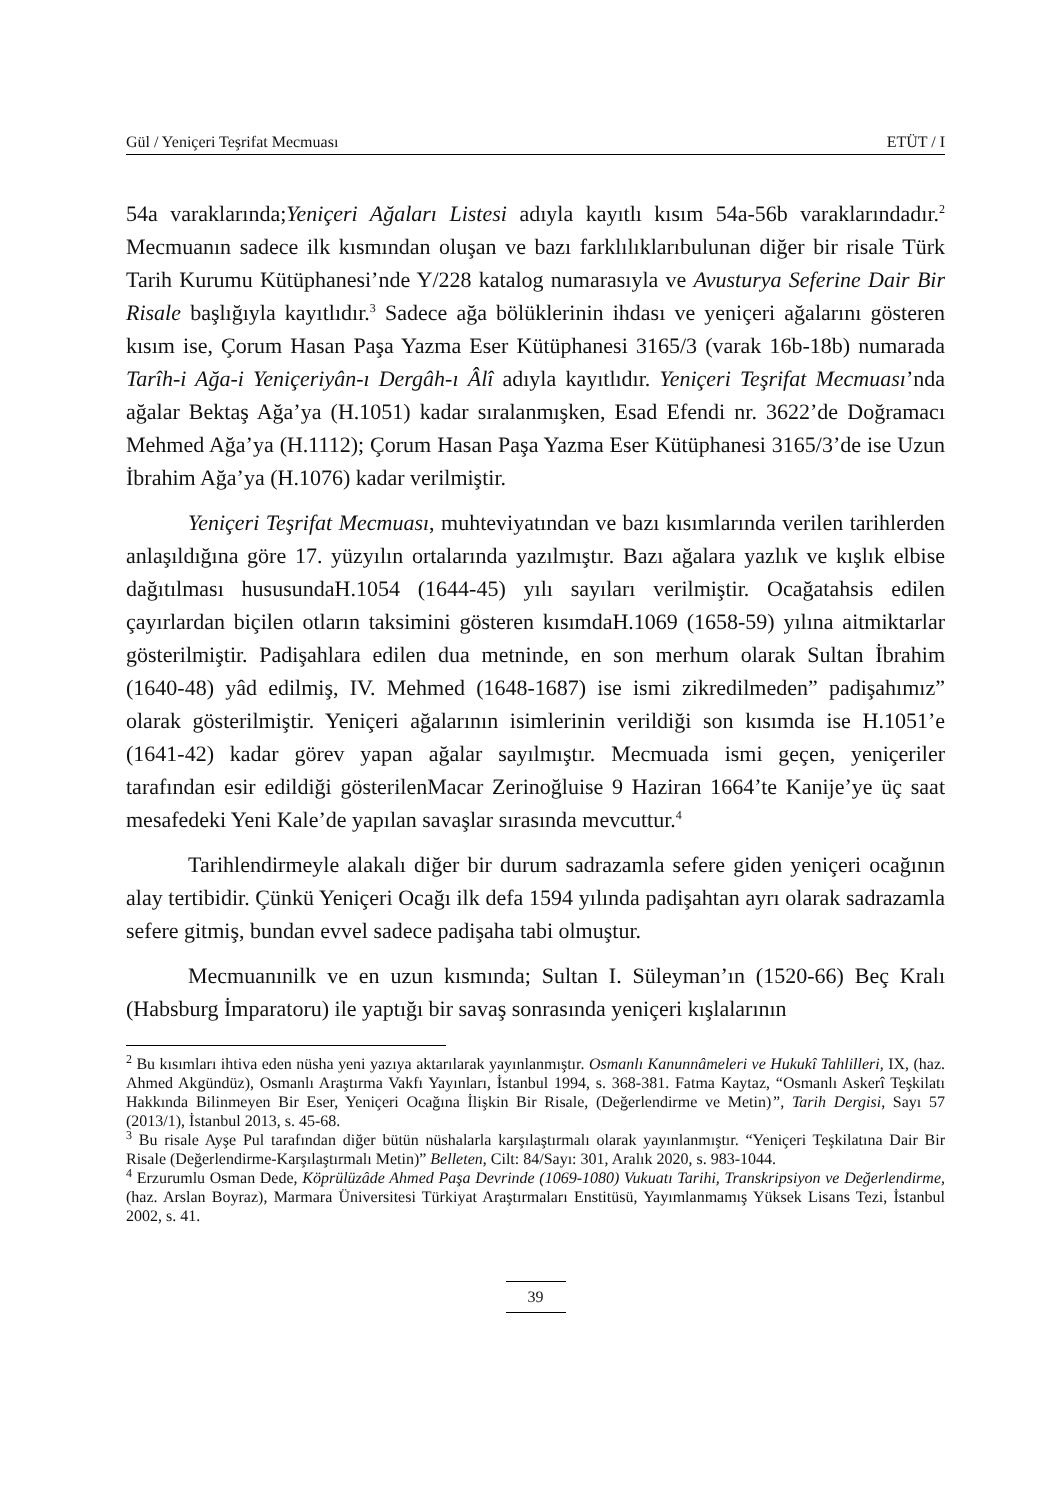Gül / Yeniçeri Teşrifat Mecmuası ETÜT / I
54a varaklarında;Yeniçeri Ağaları Listesi adıyla kayıtlı kısım 54a-56b varaklarındadır.<sup>2</sup> Mecmuanın sadece ilk kısmından oluşan ve bazı farklılıklarıbulunan diğer bir risale Türk Tarih Kurumu Kütüphanesi’nde Y/228 katalog numarasıyla ve Avusturya Seferine Dair Bir Risale başlığıyla kayıtlıdır.<sup>3</sup> Sadece ağa bölüklerinin ihdası ve yeniçeri ağalarını gösteren kısım ise, Çorum Hasan Paşa Yazma Eser Kütüphanesi 3165/3 (varak 16b-18b) numarada Tarîh-i Ağa-i Yeniçeriyân-ı Dergâh-ı Âlî adıyla kayıtlıdır. Yeniçeri Teşrifat Mecmuası’nda ağalar Bektaş Ağa’ya (H.1051) kadar sıralanmışken, Esad Efendi nr. 3622’de Doğramacı Mehmed Ağa’ya (H.1112); Çorum Hasan Paşa Yazma Eser Kütüphanesi 3165/3’de ise Uzun İbrahim Ağa’ya (H.1076) kadar verilmiştir.
Yeniçeri Teşrifat Mecmuası, muhteviyatından ve bazı kısımlarında verilen tarihlerden anlaşıldığına göre 17. yüzyılın ortalarında yazılmıştır. Bazı ağalara yazlık ve kışlık elbise dağıtılması hususundaH.1054 (1644-45) yılı sayıları verilmiştir. Ocağatahsis edilen çayırlardan biçilen otların taksimini gösteren kısımdaH.1069 (1658-59) yılına aitmiktarlar gösterilmiştir. Padişahlara edilen dua metninde, en son merhum olarak Sultan İbrahim (1640-48) yâd edilmiş, IV. Mehmed (1648-1687) ise ismi zikredilmeden” padişahımız” olarak gösterilmiştir. Yeniçeri ağalarının isimlerinin verildiği son kısımda ise H.1051’e (1641-42) kadar görev yapan ağalar sayılmıştır. Mecmuada ismi geçen, yeniçeriler tarafından esir edildiği gösterilenMacar Zerinoğluise 9 Haziran 1664’te Kanije’ye üç saat mesafedeki Yeni Kale’de yapılan savaşlar sırasında mevcuttur.<sup>4</sup>
Tarihlendirmeyle alakalı diğer bir durum sadrazamla sefere giden yeniçeri ocağının alay tertibidir. Çünkü Yeniçeri Ocağı ilk defa 1594 yılında padişahtan ayrı olarak sadrazamla sefere gitmiş, bundan evvel sadece padişaha tabi olmuştur.
Mecmuanınilk ve en uzun kısmında; Sultan I. Süleyman’ın (1520-66) Beç Kralı (Habsburg İmparatoru) ile yaptığı bir savaş sonrasında yeniçeri kışlalarının
<sup>2</sup> Bu kısımları ihtiva eden nüsha yeni yazıya aktarılarak yayınlanmıştır. Osmanlı Kanunnâmeleri ve Hukukî Tahlilleri, IX, (haz. Ahmed Akgündüz), Osmanlı Araştırma Vakfı Yayınları, İstanbul 1994, s. 368-381. Fatma Kaytaz, “Osmanlı Askerî Teşkilatı Hakkında Bilinmeyen Bir Eser, Yeniçeri Ocağına İlişkin Bir Risale, (Değerlendirme ve Metin)”, Tarih Dergisi, Sayı 57 (2013/1), İstanbul 2013, s. 45-68.
<sup>3</sup> Bu risale Ayşe Pul tarafından diğer bütün nüshalarla karşılaştırmalı olarak yayınlanmıştır. “Yeniçeri Teşkilatına Dair Bir Risale (Değerlendirme-Karşılaştırmalı Metin)” Belleten, Cilt: 84/Sayı: 301, Aralık 2020, s. 983-1044.
<sup>4</sup> Erzurumlu Osman Dede, Köprülüzâde Ahmed Paşa Devrinde (1069-1080) Vukuatı Tarihi, Transkripsiyon ve Değerlendirme, (haz. Arslan Boyraz), Marmara Üniversitesi Türkiyat Araştırmaları Enstitüsü, Yayımlanmamış Yüksek Lisans Tezi, İstanbul 2002, s. 41.
39